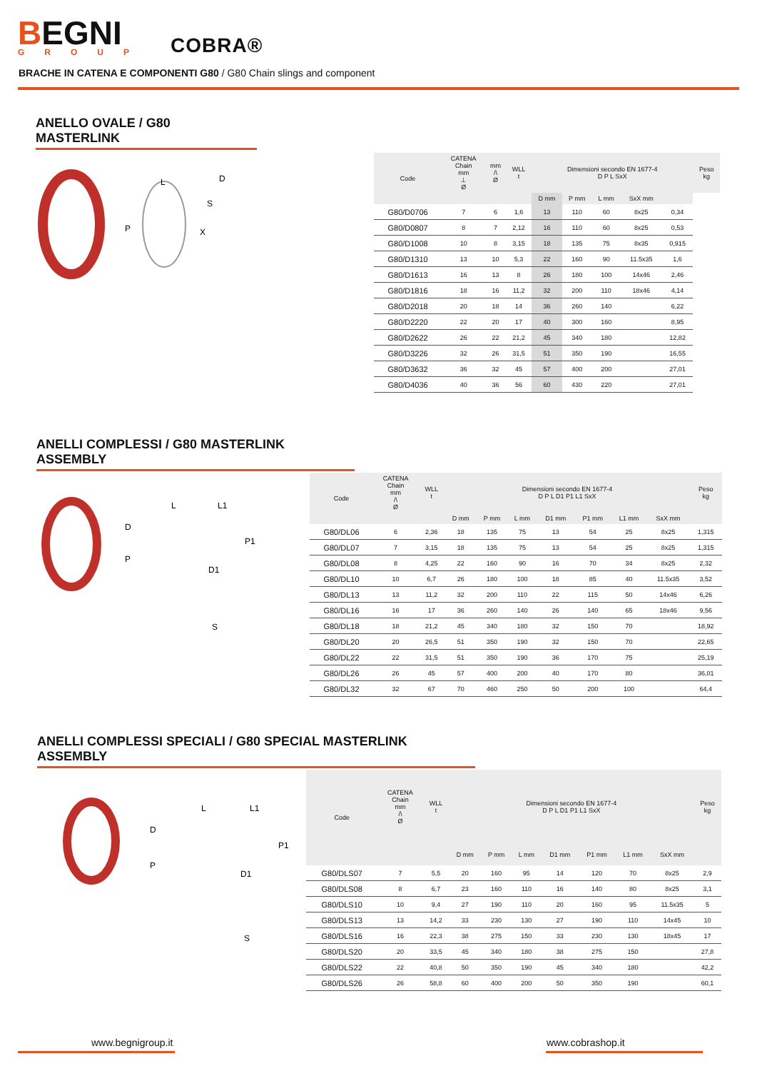BEGNI
GROUP
COBRA®
BRACHE IN CATENA E COMPONENTI G80 / G80 Chain slings and component
ANELLO OVALE / G80 MASTERLINK
P
L
S
D
X
| Code | CATENA Chain mm ⊥ Ø | mm /\ Ø | WLL t | Dimensioni secondo EN 1677-4 D P L SxX | | | | | Peso kg |
| --- | --- | --- | --- | --- | --- | --- | --- | --- | --- |
| | | | | D mm | P mm | L mm | SxX mm | | |
| G80/D0706 | 7 | 6 | 1,6 | 13 | 110 | 60 | 8x25 | 0,34 | |
| G80/D0807 | 8 | 7 | 2,12 | 16 | 110 | 60 | 8x25 | 0,53 | |
| G80/D1008 | 10 | 8 | 3,15 | 18 | 135 | 75 | 8x35 | 0,915 | |
| G80/D1310 | 13 | 10 | 5,3 | 22 | 160 | 90 | 11.5x35 | 1,6 | |
| G80/D1613 | 16 | 13 | 8 | 26 | 180 | 100 | 14x46 | 2,46 | |
| G80/D1816 | 18 | 16 | 11,2 | 32 | 200 | 110 | 18x46 | 4,14 | |
| G80/D2018 | 20 | 18 | 14 | 36 | 260 | 140 | | 6,22 | |
| G80/D2220 | 22 | 20 | 17 | 40 | 300 | 160 | | 8,95 | |
| G80/D2622 | 26 | 22 | 21,2 | 45 | 340 | 180 | | 12,82 | |
| G80/D3226 | 32 | 26 | 31,5 | 51 | 350 | 190 | | 16,55 | |
| G80/D3632 | 36 | 32 | 45 | 57 | 400 | 200 | | 27,01 | |
| G80/D4036 | 40 | 36 | 56 | 60 | 430 | 220 | | 27,01 | |
ANELLI COMPLESSI / G80 MASTERLINK ASSEMBLY
L
L1
D
P
P1
D1
S
| Code | CATENA Chain mm /\ Ø | WLL t | Dimensioni secondo EN 1677-4 D P L D1 P1 L1 SxX | | | | | | | Peso kg |
| --- | --- | --- | --- | --- | --- | --- | --- | --- | --- | --- |
| | | | D mm | P mm | L mm | D1 mm | P1 mm | L1 mm | SxX mm | |
| G80/DL06 | 6 | 2,36 | 18 | 135 | 75 | 13 | 54 | 25 | 8x25 | 1,315 |
| G80/DL07 | 7 | 3,15 | 18 | 135 | 75 | 13 | 54 | 25 | 8x25 | 1,315 |
| G80/DL08 | 8 | 4,25 | 22 | 160 | 90 | 16 | 70 | 34 | 8x25 | 2,32 |
| G80/DL10 | 10 | 6,7 | 26 | 180 | 100 | 18 | 85 | 40 | 11.5x35 | 3,52 |
| G80/DL13 | 13 | 11,2 | 32 | 200 | 110 | 22 | 115 | 50 | 14x46 | 6,26 |
| G80/DL16 | 16 | 17 | 36 | 260 | 140 | 26 | 140 | 65 | 18x46 | 9,56 |
| G80/DL18 | 18 | 21,2 | 45 | 340 | 180 | 32 | 150 | 70 | | 18,92 |
| G80/DL20 | 20 | 26,5 | 51 | 350 | 190 | 32 | 150 | 70 | | 22,65 |
| G80/DL22 | 22 | 31,5 | 51 | 350 | 190 | 36 | 170 | 75 | | 25,19 |
| G80/DL26 | 26 | 45 | 57 | 400 | 200 | 40 | 170 | 80 | | 36,01 |
| G80/DL32 | 32 | 67 | 70 | 460 | 250 | 50 | 200 | 100 | | 64,4 |
ANELLI COMPLESSI SPECIALI / G80 SPECIAL MASTERLINK ASSEMBLY
L
L1
D
P
P1
D1
S
| Code | CATENA Chain mm /\ Ø | WLL t | Dimensioni secondo EN 1677-4 D P L D1 P1 L1 SxX | | | | | | | Peso kg |
| --- | --- | --- | --- | --- | --- | --- | --- | --- | --- | --- |
| | | | D mm | P mm | L mm | D1 mm | P1 mm | L1 mm | SxX mm | |
| G80/DLS07 | 7 | 5,5 | 20 | 160 | 95 | 14 | 120 | 70 | 8x25 | 2,9 |
| G80/DLS08 | 8 | 6,7 | 23 | 160 | 110 | 16 | 140 | 80 | 8x25 | 3,1 |
| G80/DLS10 | 10 | 9,4 | 27 | 190 | 110 | 20 | 160 | 95 | 11.5x35 | 5 |
| G80/DLS13 | 13 | 14,2 | 33 | 230 | 130 | 27 | 190 | 110 | 14x45 | 10 |
| G80/DLS16 | 16 | 22,3 | 38 | 275 | 150 | 33 | 230 | 130 | 18x45 | 17 |
| G80/DLS20 | 20 | 33,5 | 45 | 340 | 180 | 38 | 275 | 150 | | 27,8 |
| G80/DLS22 | 22 | 40,8 | 50 | 350 | 190 | 45 | 340 | 180 | | 42,2 |
| G80/DLS26 | 26 | 58,8 | 60 | 400 | 200 | 50 | 350 | 190 | | 60,1 |
www.begnigroup.it www.cobrashop.it